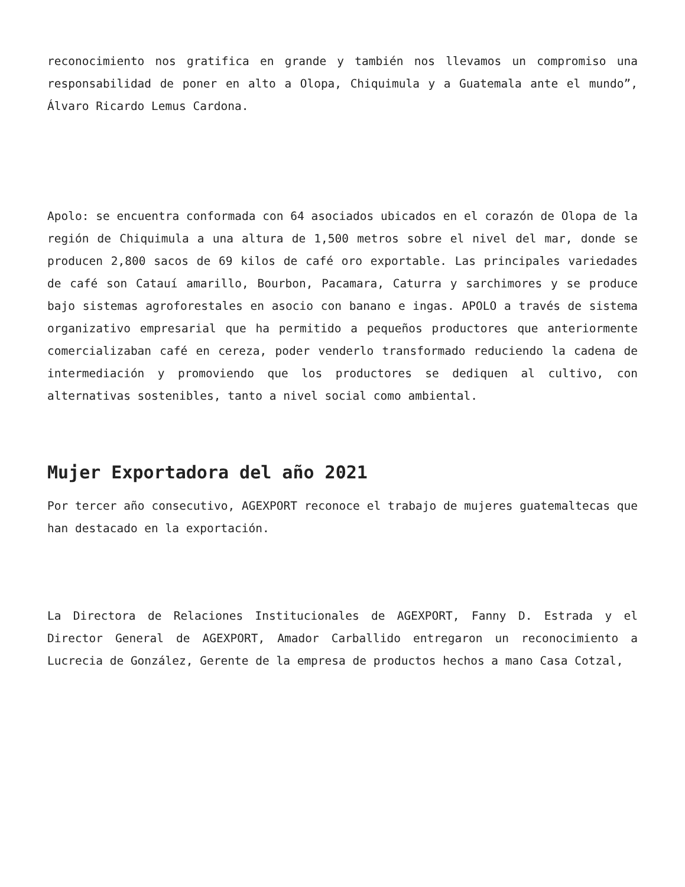reconocimiento nos gratifica en grande y también nos llevamos un compromiso una responsabilidad de poner en alto a Olopa, Chiquimula y a Guatemala ante el mundo”, Álvaro Ricardo Lemus Cardona.
Apolo: se encuentra conformada con 64 asociados ubicados en el corazón de Olopa de la región de Chiquimula a una altura de 1,500 metros sobre el nivel del mar, donde se producen 2,800 sacos de 69 kilos de café oro exportable. Las principales variedades de café son Catauí amarillo, Bourbon, Pacamara, Caturra y sarchimores y se produce bajo sistemas agroforestales en asocio con banano e ingas. APOLO a través de sistema organizativo empresarial que ha permitido a pequeños productores que anteriormente comercializaban café en cereza, poder venderlo transformado reduciendo la cadena de intermediación y promoviendo que los productores se dediquen al cultivo, con alternativas sostenibles, tanto a nivel social como ambiental.
Mujer Exportadora del año 2021
Por tercer año consecutivo, AGEXPORT reconoce el trabajo de mujeres guatemaltecas que han destacado en la exportación.
La Directora de Relaciones Institucionales de AGEXPORT, Fanny D. Estrada y el Director General de AGEXPORT, Amador Carballido entregaron un reconocimiento a Lucrecia de González, Gerente de la empresa de productos hechos a mano Casa Cotzal,